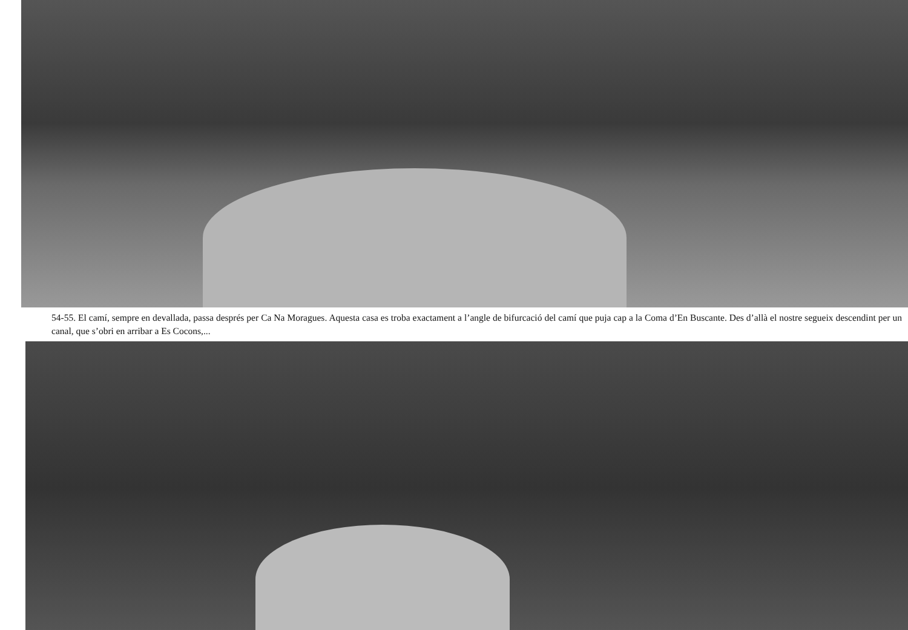54-55. El camí, sempre en devallada, passa després per Ca Na Moragues. Aquesta casa es troba exactament a l’angle de bifurcació del camí que puja cap a la Coma d’En Buscante. Des d’allà el nostre segueix descendint per un canal, que s’obri en arribar a Es Cocons,...